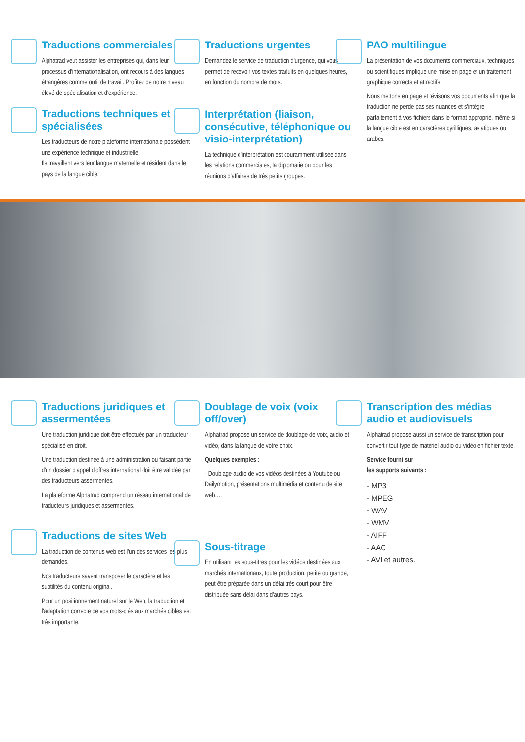Traductions commerciales
Alphatrad veut assister les entreprises qui, dans leur processus d'internationalisation, ont recours à des langues étrangères comme outil de travail. Profitez de notre niveau élevé de spécialisation et d'expérience.
Traductions techniques et spécialisées
Les traducteurs de notre plateforme internationale possèdent une expérience technique et industrielle.
Ils travaillent vers leur langue maternelle et résident dans le pays de la langue cible.
Traductions urgentes
Demandez le service de traduction d'urgence, qui vous permet de recevoir vos textes traduits en quelques heures, en fonction du nombre de mots.
Interprétation (liaison, consécutive, téléphonique ou visio-interprétation)
La technique d'interprétation est couramment utilisée dans les relations commerciales, la diplomatie ou pour les réunions d'affaires de très petits groupes.
PAO multilingue
La présentation de vos documents commerciaux, techniques ou scientifiques implique une mise en page et un traitement graphique corrects et attractifs.
Nous mettons en page et révisons vos documents afin que la traduction ne perde pas ses nuances et s'intègre parfaitement à vos fichiers dans le format approprié, même si la langue cible est en caractères cyrilliques, asiatiques ou arabes.
Traductions juridiques et assermentées
Une traduction juridique doit être effectuée par un traducteur spécialisé en droit.
Une traduction destinée à une administration ou faisant partie d'un dossier d'appel d'offres international doit être validée par des traducteurs assermentés.
La plateforme Alphatrad comprend un réseau international de traducteurs juridiques et assermentés.
Traductions de sites Web
La traduction de contenus web est l'un des services les plus demandés.
Nos traducteurs savent transposer le caractère et les subtilités du contenu original.
Pour un positionnement naturel sur le Web, la traduction et l'adaptation correcte de vos mots-clés aux marchés cibles est très importante.
Doublage de voix (voix off/over)
Alphatrad propose un service de doublage de voix, audio et vidéo, dans la langue de votre choix.
Quelques exemples :
- Doublage audio de vos vidéos destinées à Youtube ou Dailymotion, présentations multimédia et contenu de site web….
Sous-titrage
En utilisant les sous-titres pour les vidéos destinées aux marchés internationaux, toute production, petite ou grande, peut être préparée dans un délai très court pour être distribuée sans délai dans d'autres pays.
Transcription des médias audio et audiovisuels
Alphatrad propose aussi un service de transcription pour convertir tout type de matériel audio ou vidéo en fichier texte.
Service fourni sur
les supports suivants :
- MP3
- MPEG
- WAV
- WMV
- AIFF
- AAC
- AVI et autres.